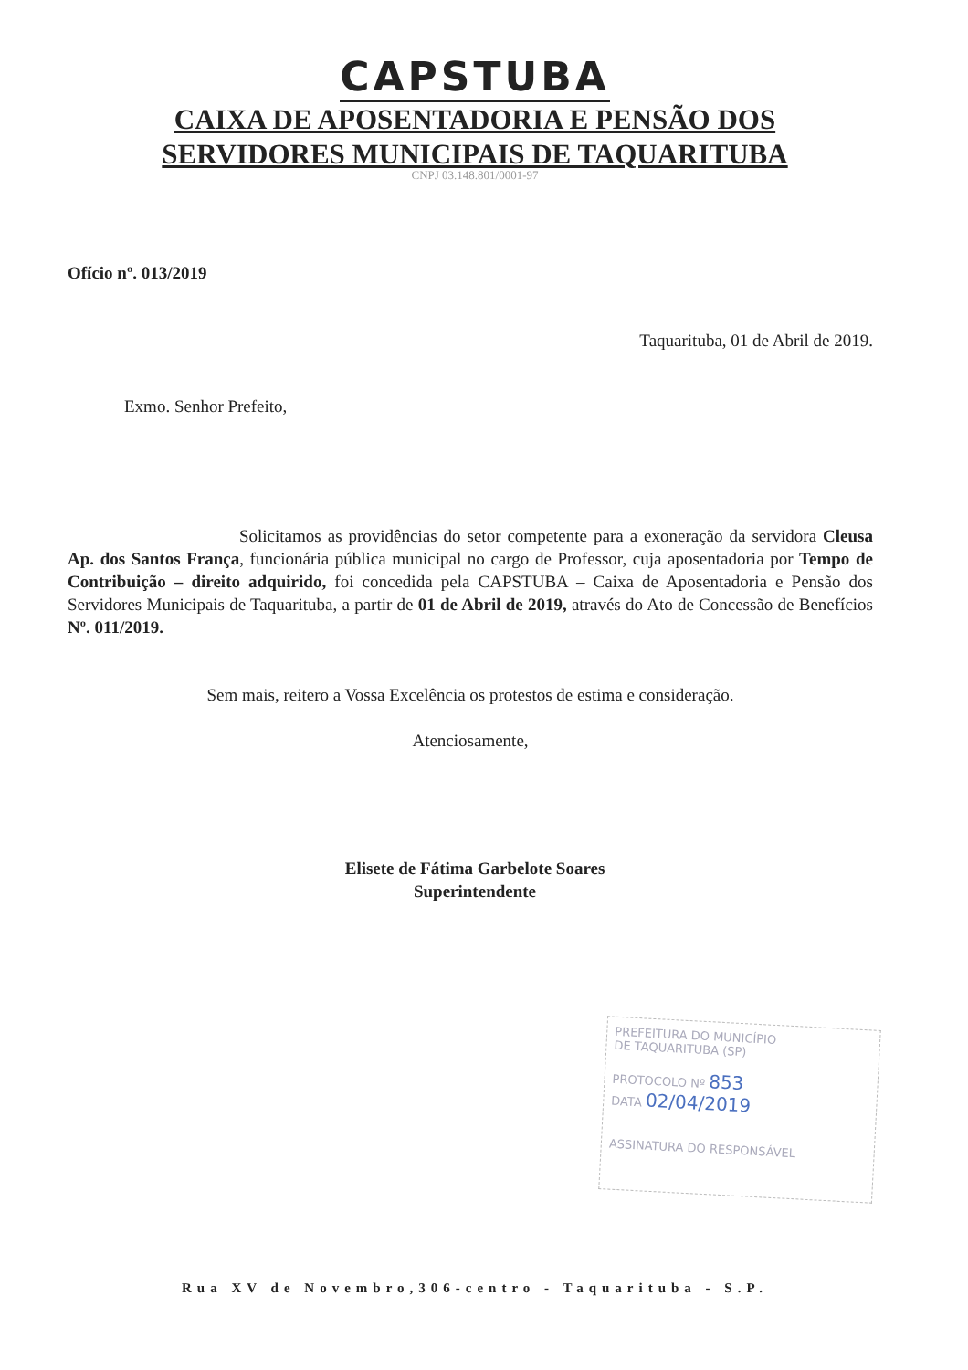CAPSTUBA
CAIXA DE APOSENTADORIA E PENSÃO DOS
SERVIDORES MUNICIPAIS DE TAQUARITUBA
CNPJ 03.148.801/0001-97
Ofício nº. 013/2019
Taquarituba, 01 de Abril de 2019.
Exmo. Senhor Prefeito,
Solicitamos as providências do setor competente para a exoneração da servidora Cleusa Ap. dos Santos França, funcionária pública municipal no cargo de Professor, cuja aposentadoria por Tempo de Contribuição – direito adquirido, foi concedida pela CAPSTUBA – Caixa de Aposentadoria e Pensão dos Servidores Municipais de Taquarituba, a partir de 01 de Abril de 2019, através do Ato de Concessão de Benefícios Nº. 011/2019.
Sem mais, reitero a Vossa Excelência os protestos de estima e consideração.
Atenciosamente,
Elisete de Fátima Garbelote Soares
Superintendente
PREFEITURA DO MUNICÍPIO
DE TAQUARITUBA (SP)
PROTOCOLO Nº 853
DATA 02/04/2019
ASSINATURA DO RESPONSÁVEL
Rua XV de Novembro,306-centro - Taquarituba - S.P.